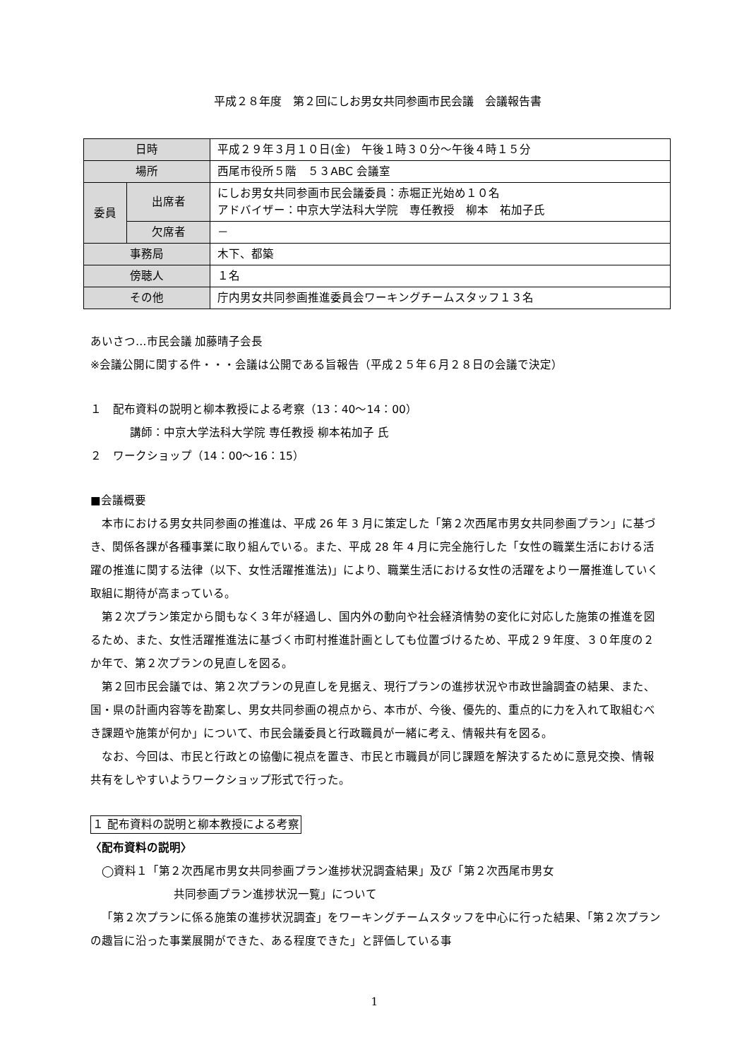平成２８年度　第２回にしお男女共同参画市民会議　会議報告書
| 日時 | | 平成２９年３月１０日(金) 午後１時３０分～午後４時１５分 |
| 場所 | | 西尾市役所５階 ５３ABC 会議室 |
| 委員 | 出席者 | にしお男女共同参画市民会議委員：赤堀正光始め１０名 アドバイザー：中京大学法科大学院 専任教授 柳本 祐加子氏 |
| | 欠席者 | － |
| 事務局 | | 木下、都築 |
| 傍聴人 | | １名 |
| その他 | | 庁内男女共同参画推進委員会ワーキングチームスタッフ１３名 |
あいさつ…市民会議 加藤晴子会長
※会議公開に関する件・・・会議は公開である旨報告（平成２５年６月２８日の会議で決定）
１　配布資料の説明と柳本教授による考察（13：40～14：00）
講師：中京大学法科大学院 専任教授 柳本祐加子 氏
２　ワークショップ（14：00～16：15）
■会議概要
本市における男女共同参画の推進は、平成 26 年 3 月に策定した「第２次西尾市男女共同参画プラン」に基づき、関係各課が各種事業に取り組んでいる。また、平成 28 年 4 月に完全施行した「女性の職業生活における活躍の推進に関する法律（以下、女性活躍推進法)」により、職業生活における女性の活躍をより一層推進していく取組に期待が高まっている。
第２次プラン策定から間もなく３年が経過し、国内外の動向や社会経済情勢の変化に対応した施策の推進を図るため、また、女性活躍推進法に基づく市町村推進計画としても位置づけるため、平成２９年度、３０年度の２か年で、第２次プランの見直しを図る。
第２回市民会議では、第２次プランの見直しを見据え、現行プランの進捗状況や市政世論調査の結果、また、国・県の計画内容等を勘案し、男女共同参画の視点から、本市が、今後、優先的、重点的に力を入れて取組むべき課題や施策が何か」について、市民会議委員と行政職員が一緒に考え、情報共有を図る。
なお、今回は、市民と行政との協働に視点を置き、市民と市職員が同じ課題を解決するために意見交換、情報共有をしやすいようワークショップ形式で行った。
１ 配布資料の説明と柳本教授による考察
〈配布資料の説明〉
◯資料１「第２次西尾市男女共同参画プラン進捗状況調査結果」及び「第２次西尾市男女
共同参画プラン進捗状況一覧」について
「第２次プランに係る施策の進捗状況調査」をワーキングチームスタッフを中心に行った結果、「第２次プランの趣旨に沿った事業展開ができた、ある程度できた」と評価している事
1